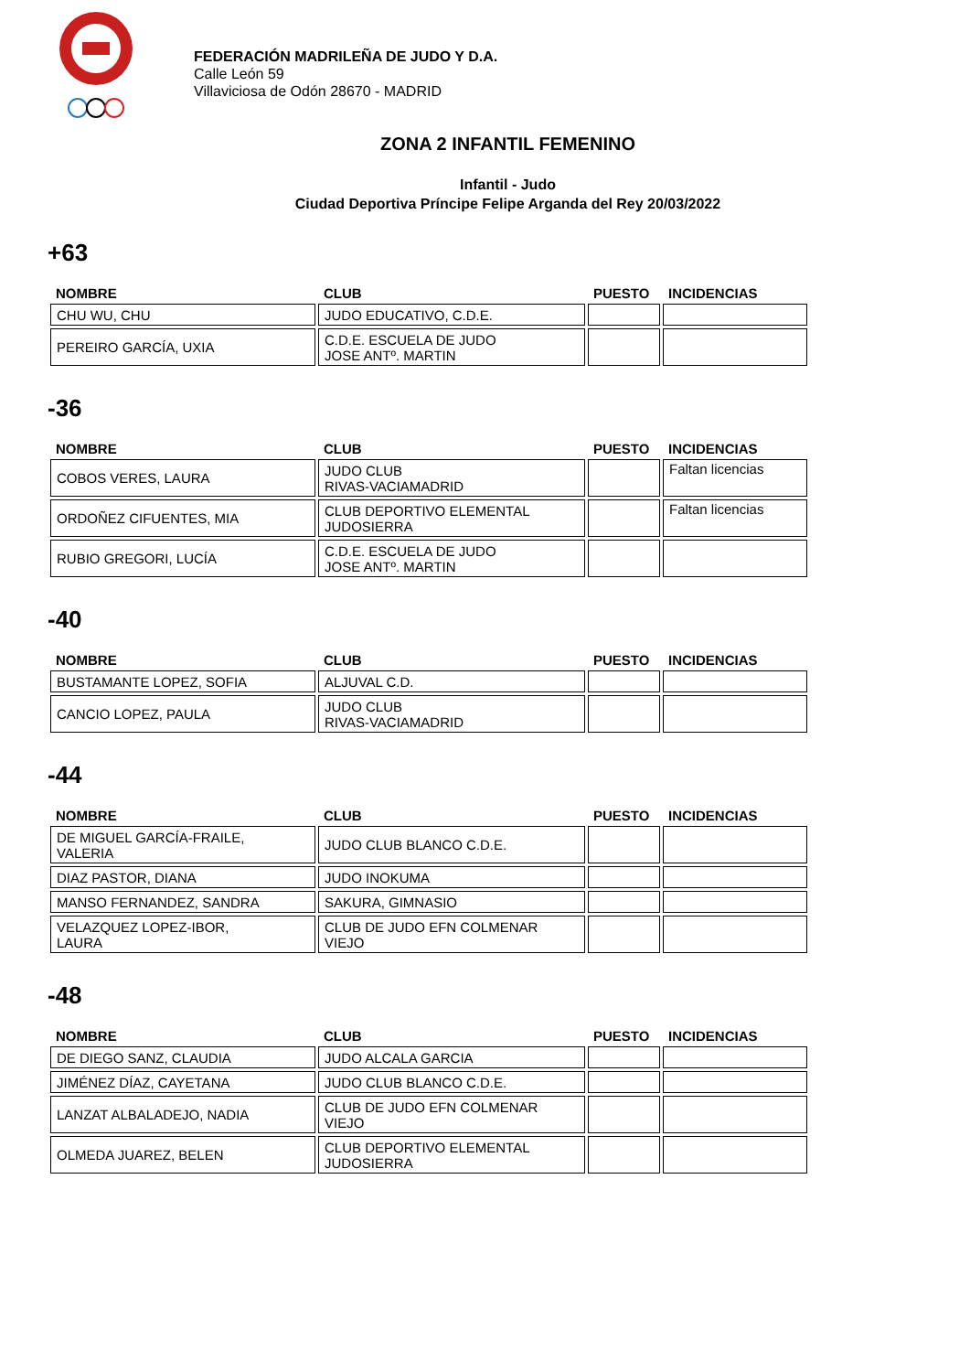FEDERACIÓN MADRILEÑA DE JUDO Y D.A.
Calle León 59
Villaviciosa de Odón 28670 - MADRID
ZONA 2 INFANTIL FEMENINO
Infantil - Judo
Ciudad Deportiva Príncipe Felipe Arganda del Rey 20/03/2022
+63
| NOMBRE | CLUB | PUESTO | INCIDENCIAS |
| --- | --- | --- | --- |
| CHU WU, CHU | JUDO EDUCATIVO, C.D.E. | | |
| PEREIRO GARCÍA, UXIA | C.D.E. ESCUELA DE JUDO JOSE ANTº. MARTIN | | |
-36
| NOMBRE | CLUB | PUESTO | INCIDENCIAS |
| --- | --- | --- | --- |
| COBOS VERES, LAURA | JUDO CLUB RIVAS-VACIAMADRID | | Faltan licencias |
| ORDOÑEZ CIFUENTES, MIA | CLUB DEPORTIVO ELEMENTAL JUDOSIERRA | | Faltan licencias |
| RUBIO GREGORI, LUCÍA | C.D.E. ESCUELA DE JUDO JOSE ANTº. MARTIN | | |
-40
| NOMBRE | CLUB | PUESTO | INCIDENCIAS |
| --- | --- | --- | --- |
| BUSTAMANTE LOPEZ, SOFIA | ALJUVAL C.D. | | |
| CANCIO LOPEZ, PAULA | JUDO CLUB RIVAS-VACIAMADRID | | |
-44
| NOMBRE | CLUB | PUESTO | INCIDENCIAS |
| --- | --- | --- | --- |
| DE MIGUEL GARCÍA-FRAILE, VALERIA | JUDO CLUB BLANCO C.D.E. | | |
| DIAZ PASTOR, DIANA | JUDO INOKUMA | | |
| MANSO FERNANDEZ, SANDRA | SAKURA, GIMNASIO | | |
| VELAZQUEZ LOPEZ-IBOR, LAURA | CLUB DE JUDO EFN COLMENAR VIEJO | | |
-48
| NOMBRE | CLUB | PUESTO | INCIDENCIAS |
| --- | --- | --- | --- |
| DE DIEGO SANZ, CLAUDIA | JUDO ALCALA GARCIA | | |
| JIMÉNEZ DÍAZ, CAYETANA | JUDO CLUB BLANCO C.D.E. | | |
| LANZAT ALBALADEJO, NADIA | CLUB DE JUDO EFN COLMENAR VIEJO | | |
| OLMEDA JUAREZ, BELEN | CLUB DEPORTIVO ELEMENTAL JUDOSIERRA | | |